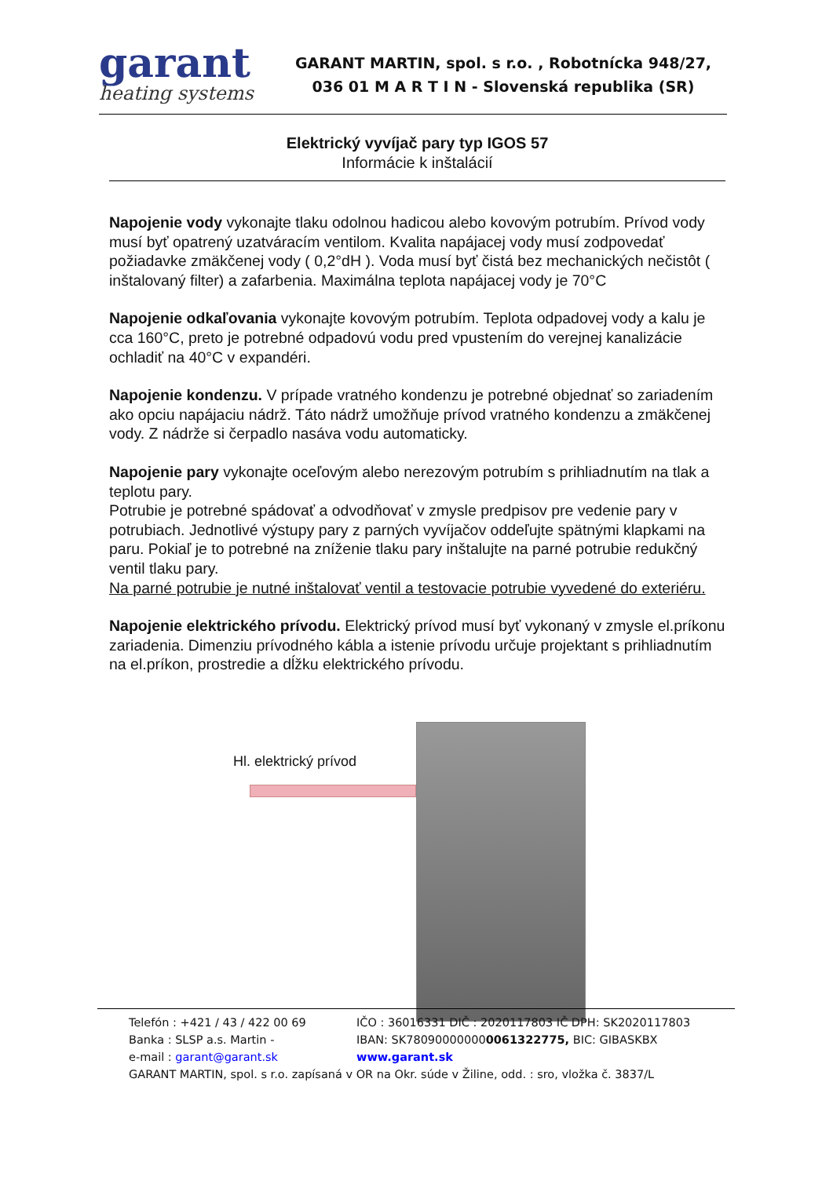garant
heating systems
GARANT MARTIN, spol. s r.o. , Robotnícka 948/27,
036 01 M A R T I N - Slovenská republika (SR)
Elektrický vyvíjač pary typ IGOS 57
Informácie k inštalácií
Napojenie vody vykonajte tlaku odolnou hadicou alebo kovovým potrubím. Prívod vody musí byť opatrený uzatváracím ventilom. Kvalita napájacej vody musí zodpovedať požiadavke zmäkčenej vody ( 0,2°dH ). Voda musí byť čistá bez mechanických nečistôt ( inštalovaný filter) a zafarbenia. Maximálna teplota napájacej vody je 70°C
Napojenie odkaľovania vykonajte kovovým potrubím. Teplota odpadovej vody a kalu je cca 160°C, preto je potrebné odpadovú vodu pred vpustením do verejnej kanalizácie ochladiť na 40°C v expandéri.
Napojenie kondenzu. V prípade vratného kondenzu je potrebné objednať so zariadením ako opciu napájaciu nádrž. Táto nádrž umožňuje prívod vratného kondenzu a zmäkčenej vody. Z nádrže si čerpadlo nasáva vodu automaticky.
Napojenie pary vykonajte oceľovým alebo nerezovým potrubím s prihliadnutím na tlak a teplotu pary.
Potrubie je potrebné spádovať a odvodňovať v zmysle predpisov pre vedenie pary v potrubiach. Jednotlivé výstupy pary z parných vyvíjačov oddeľujte spätnými klapkami na paru. Pokiaľ je to potrebné na zníženie tlaku pary inštalujte na parné potrubie redukčný ventil tlaku pary.
Na parné potrubie je nutné inštalovať ventil a testovacie potrubie vyvedené do exteriéru.
Napojenie elektrického prívodu. Elektrický prívod musí byť vykonaný v zmysle el.príkonu zariadenia. Dimenziu prívodného kábla a istenie prívodu určuje projektant s prihliadnutím na el.príkon, prostredie a dĺžku elektrického prívodu.
Hl. elektrický prívod
Telefón : +421 / 43 / 422 00 69 IČO : 36016331 DIČ : 2020117803 IČ DPH: SK2020117803
Banka : SLSP a.s. Martin - IBAN: SK780900000000061322775, BIC: GIBASKBX
e-mail : garant@garant.sk www.garant.sk
GARANT MARTIN, spol. s r.o. zapísaná v OR na Okr. súde v Žiline, odd. : sro, vložka č. 3837/L